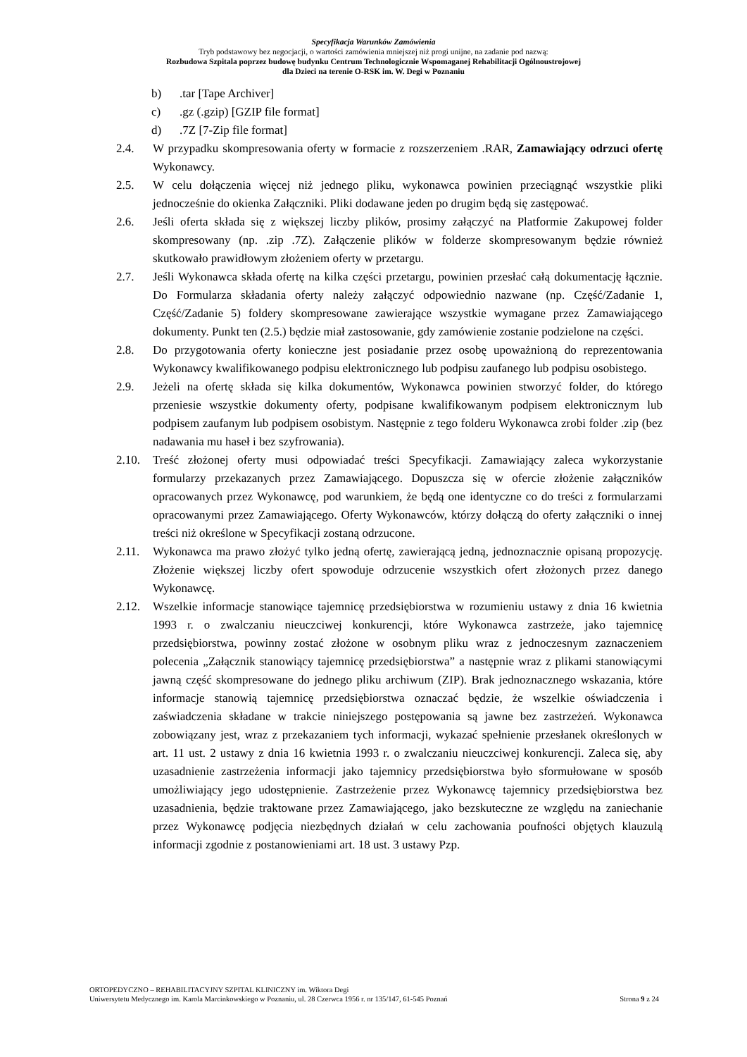Specyfikacja Warunków Zamówienia
Tryb podstawowy bez negocjacji, o wartości zamówienia mniejszej niż progi unijne, na zadanie pod nazwą:
Rozbudowa Szpitala poprzez budowę budynku Centrum Technologicznie Wspomaganej Rehabilitacji Ogólnoustrojowej
dla Dzieci na terenie O-RSK im. W. Degi w Poznaniu
b).tar [Tape Archiver]
c).gz (.gzip) [GZIP file format]
d).7Z [7-Zip file format]
2.4. W przypadku skompresowania oferty w formacie z rozszerzeniem .RAR, Zamawiający odrzuci ofertę Wykonawcy.
2.5. W celu dołączenia więcej niż jednego pliku, wykonawca powinien przeciągnąć wszystkie pliki jednocześnie do okienka Załączniki. Pliki dodawane jeden po drugim będą się zastępować.
2.6. Jeśli oferta składa się z większej liczby plików, prosimy załączyć na Platformie Zakupowej folder skompresowany (np. .zip .7Z). Załączenie plików w folderze skompresowanym będzie również skutkowało prawidłowym złożeniem oferty w przetargu.
2.7. Jeśli Wykonawca składa ofertę na kilka części przetargu, powinien przesłać całą dokumentację łącznie. Do Formularza składania oferty należy załączyć odpowiednio nazwane (np. Część/Zadanie 1, Część/Zadanie 5) foldery skompresowane zawierające wszystkie wymagane przez Zamawiającego dokumenty. Punkt ten (2.5.) będzie miał zastosowanie, gdy zamówienie zostanie podzielone na części.
2.8. Do przygotowania oferty konieczne jest posiadanie przez osobę upoważnioną do reprezentowania Wykonawcy kwalifikowanego podpisu elektronicznego lub podpisu zaufanego lub podpisu osobistego.
2.9. Jeżeli na ofertę składa się kilka dokumentów, Wykonawca powinien stworzyć folder, do którego przeniesie wszystkie dokumenty oferty, podpisane kwalifikowanym podpisem elektronicznym lub podpisem zaufanym lub podpisem osobistym. Następnie z tego folderu Wykonawca zrobi folder .zip (bez nadawania mu haseł i bez szyfrowania).
2.10. Treść złożonej oferty musi odpowiadać treści Specyfikacji. Zamawiający zaleca wykorzystanie formularzy przekazanych przez Zamawiającego. Dopuszcza się w ofercie złożenie załączników opracowanych przez Wykonawcę, pod warunkiem, że będą one identyczne co do treści z formularzami opracowanymi przez Zamawiającego. Oferty Wykonawców, którzy dołączą do oferty załączniki o innej treści niż określone w Specyfikacji zostaną odrzucone.
2.11. Wykonawca ma prawo złożyć tylko jedną ofertę, zawierającą jedną, jednoznacznie opisaną propozycję. Złożenie większej liczby ofert spowoduje odrzucenie wszystkich ofert złożonych przez danego Wykonawcę.
2.12. Wszelkie informacje stanowiące tajemnicę przedsiębiorstwa w rozumieniu ustawy z dnia 16 kwietnia 1993 r. o zwalczaniu nieuczciwej konkurencji, które Wykonawca zastrzeże, jako tajemnicę przedsiębiorstwa, powinny zostać złożone w osobnym pliku wraz z jednoczesnym zaznaczeniem polecenia „Załącznik stanowiący tajemnicę przedsiębiorstwa” a następnie wraz z plikami stanowiącymi jawną część skompresowane do jednego pliku archiwum (ZIP). Brak jednoznacznego wskazania, które informacje stanowią tajemnicę przedsiębiorstwa oznaczać będzie, że wszelkie oświadczenia i zaświadczenia składane w trakcie niniejszego postępowania są jawne bez zastrzeżeń. Wykonawca zobowiązany jest, wraz z przekazaniem tych informacji, wykazać spełnienie przesłanek określonych w art. 11 ust. 2 ustawy z dnia 16 kwietnia 1993 r. o zwalczaniu nieuczciwej konkurencji. Zaleca się, aby uzasadnienie zastrzeżenia informacji jako tajemnicy przedsiębiorstwa było sformułowane w sposób umożliwiający jego udostępnienie. Zastrzeżenie przez Wykonawcę tajemnicy przedsiębiorstwa bez uzasadnienia, będzie traktowane przez Zamawiającego, jako bezskuteczne ze względu na zaniechanie przez Wykonawcę podjęcia niezbędnych działań w celu zachowania poufności objętych klauzulą informacji zgodnie z postanowieniami art. 18 ust. 3 ustawy Pzp.
ORTOPEDYCZNO – REHABILITACYJNY SZPITAL KLINICZNY im. Wiktora Degi
Uniwersytetu Medycznego im. Karola Marcinkowskiego w Poznaniu, ul. 28 Czerwca 1956 r. nr 135/147, 61-545 Poznań Strona 9 z 24